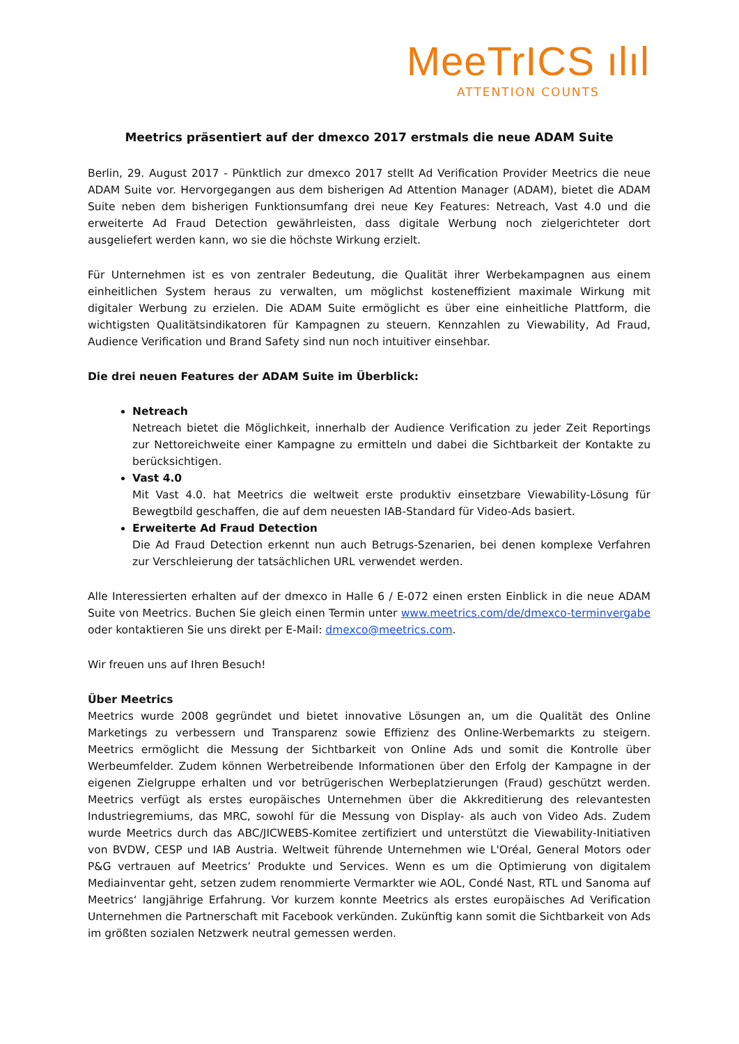MeeTrICS ılıl
ATTENTION COUNTS
Meetrics präsentiert auf der dmexco 2017 erstmals die neue ADAM Suite
Berlin, 29. August 2017 - Pünktlich zur dmexco 2017 stellt Ad Verification Provider Meetrics die neue ADAM Suite vor. Hervorgegangen aus dem bisherigen Ad Attention Manager (ADAM), bietet die ADAM Suite neben dem bisherigen Funktionsumfang drei neue Key Features: Netreach, Vast 4.0 und die erweiterte Ad Fraud Detection gewährleisten, dass digitale Werbung noch zielgerichteter dort ausgeliefert werden kann, wo sie die höchste Wirkung erzielt.
Für Unternehmen ist es von zentraler Bedeutung, die Qualität ihrer Werbekampagnen aus einem einheitlichen System heraus zu verwalten, um möglichst kosteneffizient maximale Wirkung mit digitaler Werbung zu erzielen. Die ADAM Suite ermöglicht es über eine einheitliche Plattform, die wichtigsten Qualitätsindikatoren für Kampagnen zu steuern. Kennzahlen zu Viewability, Ad Fraud, Audience Verification und Brand Safety sind nun noch intuitiver einsehbar.
Die drei neuen Features der ADAM Suite im Überblick:
Netreach
Netreach bietet die Möglichkeit, innerhalb der Audience Verification zu jeder Zeit Reportings zur Nettoreichweite einer Kampagne zu ermitteln und dabei die Sichtbarkeit der Kontakte zu berücksichtigen.
Vast 4.0
Mit Vast 4.0. hat Meetrics die weltweit erste produktiv einsetzbare Viewability-Lösung für Bewegtbild geschaffen, die auf dem neuesten IAB-Standard für Video-Ads basiert.
Erweiterte Ad Fraud Detection
Die Ad Fraud Detection erkennt nun auch Betrugs-Szenarien, bei denen komplexe Verfahren zur Verschleierung der tatsächlichen URL verwendet werden.
Alle Interessierten erhalten auf der dmexco in Halle 6 / E-072 einen ersten Einblick in die neue ADAM Suite von Meetrics. Buchen Sie gleich einen Termin unter www.meetrics.com/de/dmexco-terminvergabe oder kontaktieren Sie uns direkt per E-Mail: dmexco@meetrics.com.
Wir freuen uns auf Ihren Besuch!
Über Meetrics
Meetrics wurde 2008 gegründet und bietet innovative Lösungen an, um die Qualität des Online Marketings zu verbessern und Transparenz sowie Effizienz des Online-Werbemarkts zu steigern. Meetrics ermöglicht die Messung der Sichtbarkeit von Online Ads und somit die Kontrolle über Werbeumfelder. Zudem können Werbetreibende Informationen über den Erfolg der Kampagne in der eigenen Zielgruppe erhalten und vor betrügerischen Werbeplatzierungen (Fraud) geschützt werden. Meetrics verfügt als erstes europäisches Unternehmen über die Akkreditierung des relevantesten Industriegremiums, das MRC, sowohl für die Messung von Display- als auch von Video Ads. Zudem wurde Meetrics durch das ABC/JICWEBS-Komitee zertifiziert und unterstützt die Viewability-Initiativen von BVDW, CESP und IAB Austria. Weltweit führende Unternehmen wie L'Oréal, General Motors oder P&G vertrauen auf Meetrics’ Produkte und Services. Wenn es um die Optimierung von digitalem Mediainventar geht, setzen zudem renommierte Vermarkter wie AOL, Condé Nast, RTL und Sanoma auf Meetrics‘ langjährige Erfahrung. Vor kurzem konnte Meetrics als erstes europäisches Ad Verification Unternehmen die Partnerschaft mit Facebook verkünden. Zukünftig kann somit die Sichtbarkeit von Ads im größten sozialen Netzwerk neutral gemessen werden.